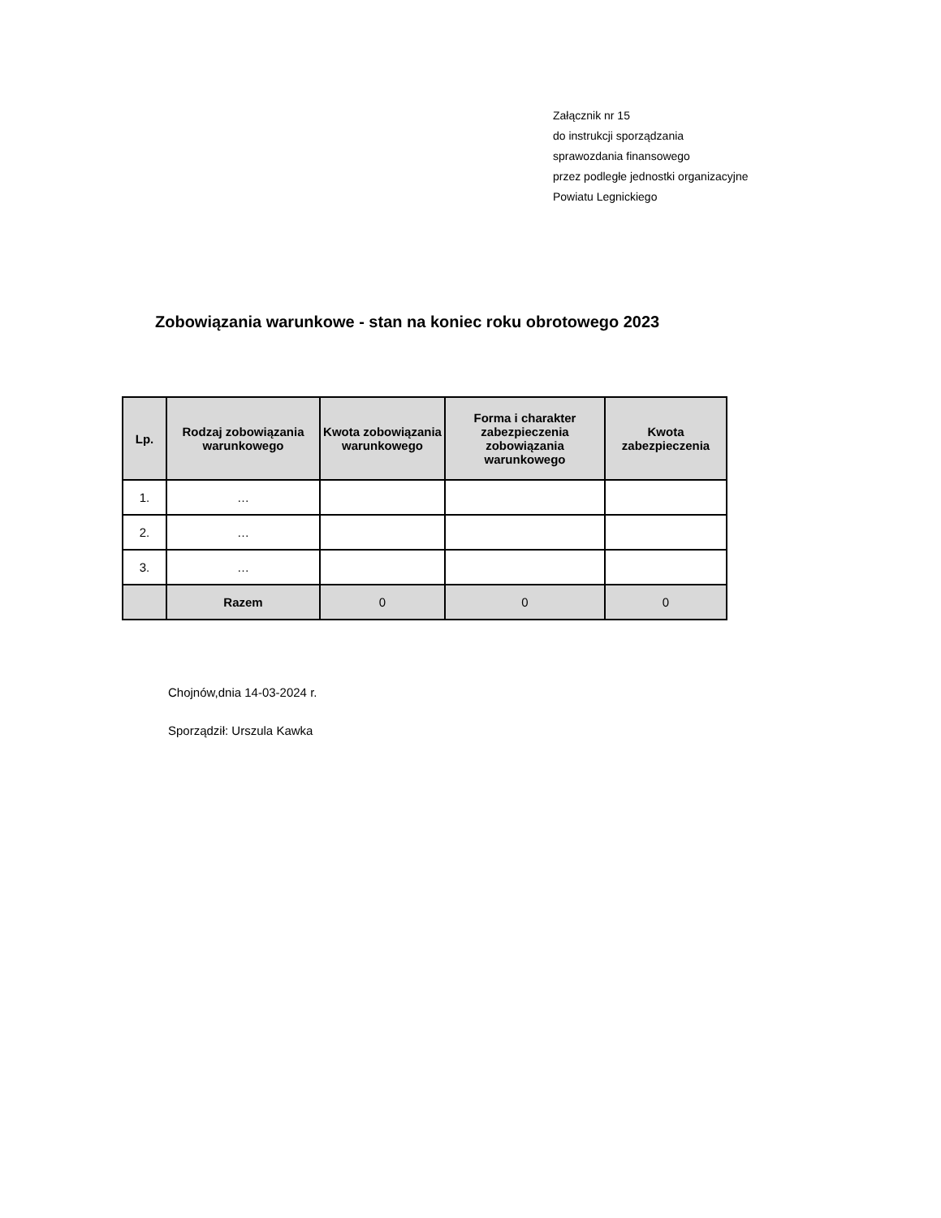Załącznik nr 15
do instrukcji sporządzania
sprawozdania finansowego
przez podległe jednostki organizacyjne
Powiatu Legnickiego
Zobowiązania warunkowe - stan na koniec roku obrotowego 2023
| Lp. | Rodzaj zobowiązania warunkowego | Kwota zobowiązania warunkowego | Forma i charakter zabezpieczenia zobowiązania warunkowego | Kwota zabezpieczenia |
| --- | --- | --- | --- | --- |
| 1. | … | | | |
| 2. | … | | | |
| 3. | … | | | |
| | Razem | 0 | 0 | 0 |
Chojnów,dnia 14-03-2024 r.
Sporządził: Urszula Kawka